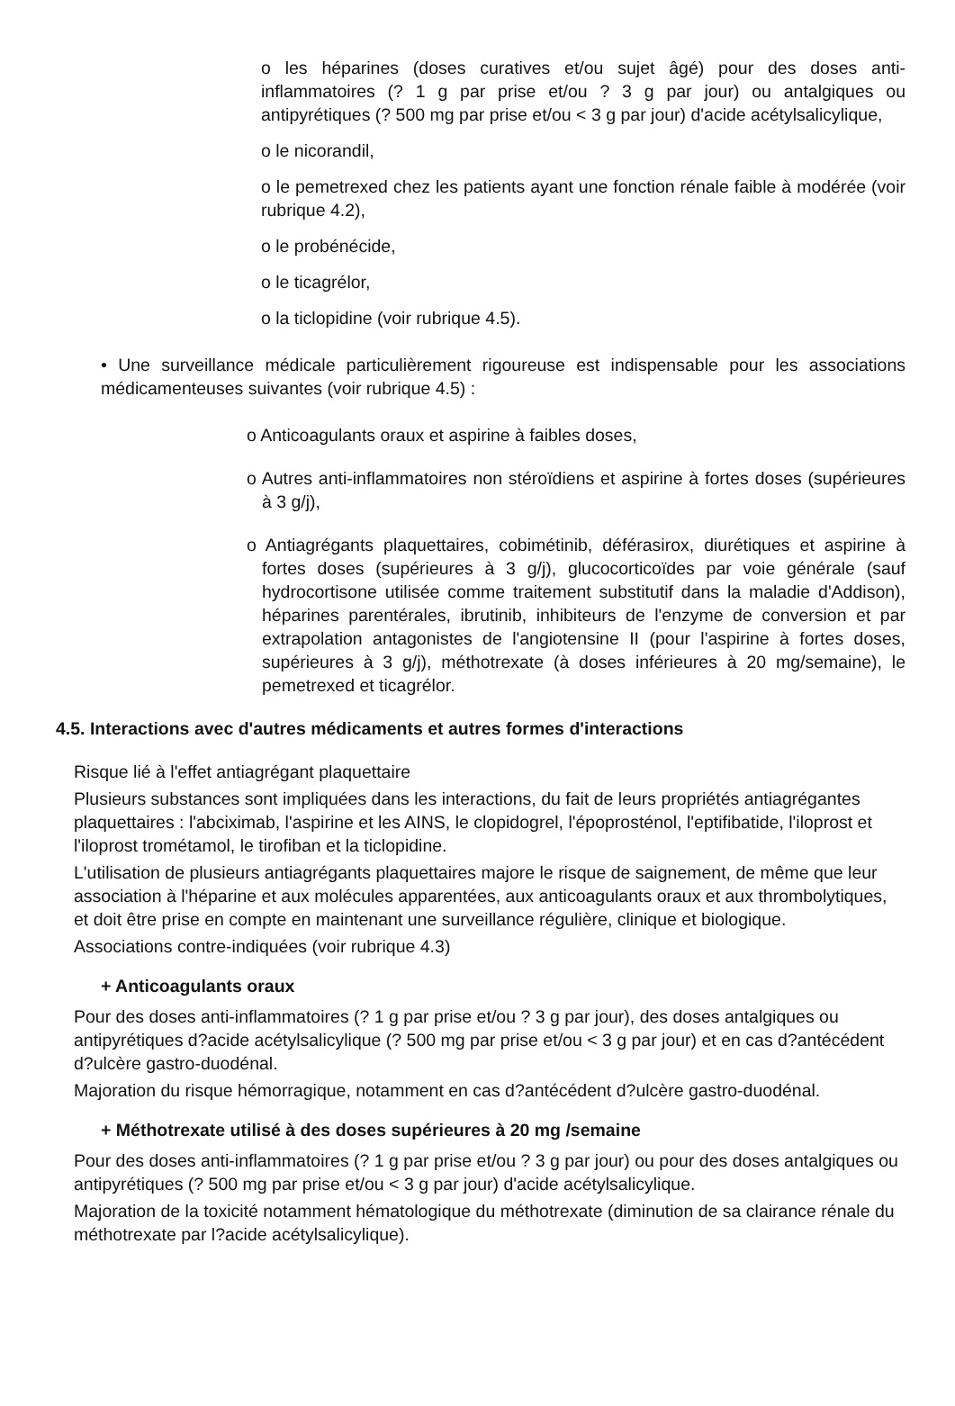o les héparines (doses curatives et/ou sujet âgé) pour des doses anti-inflammatoires (? 1 g par prise et/ou ? 3 g par jour) ou antalgiques ou antipyrétiques (? 500 mg par prise et/ou < 3 g par jour) d'acide acétylsalicylique,
o le nicorandil,
o le pemetrexed chez les patients ayant une fonction rénale faible à modérée (voir rubrique 4.2),
o le probénécide,
o le ticagrélor,
o la ticlopidine (voir rubrique 4.5).
• Une surveillance médicale particulièrement rigoureuse est indispensable pour les associations médicamenteuses suivantes (voir rubrique 4.5) :
o Anticoagulants oraux et aspirine à faibles doses,
o Autres anti-inflammatoires non stéroïdiens et aspirine à fortes doses (supérieures à 3 g/j),
o Antiagrégants plaquettaires, cobimétinib, déférasirox, diurétiques et aspirine à fortes doses (supérieures à 3 g/j), glucocorticoïdes par voie générale (sauf hydrocortisone utilisée comme traitement substitutif dans la maladie d'Addison), héparines parentérales, ibrutinib, inhibiteurs de l'enzyme de conversion et par extrapolation antagonistes de l'angiotensine II (pour l'aspirine à fortes doses, supérieures à 3 g/j), méthotrexate (à doses inférieures à 20 mg/semaine), le pemetrexed et ticagrélor.
4.5. Interactions avec d'autres médicaments et autres formes d'interactions
Risque lié à l'effet antiagrégant plaquettaire
Plusieurs substances sont impliquées dans les interactions, du fait de leurs propriétés antiagrégantes plaquettaires : l'abciximab, l'aspirine et les AINS, le clopidogrel, l'époprosténol, l'eptifibatide, l'iloprost et l'iloprost trométamol, le tirofiban et la ticlopidine.
L'utilisation de plusieurs antiagrégants plaquettaires majore le risque de saignement, de même que leur association à l'héparine et aux molécules apparentées, aux anticoagulants oraux et aux thrombolytiques, et doit être prise en compte en maintenant une surveillance régulière, clinique et biologique.
Associations contre-indiquées (voir rubrique 4.3)
+ Anticoagulants oraux
Pour des doses anti-inflammatoires (? 1 g par prise et/ou ? 3 g par jour), des doses antalgiques ou antipyrétiques d?acide acétylsalicylique (? 500 mg par prise et/ou < 3 g par jour) et en cas d?antécédent d?ulcère gastro-duodénal.
Majoration du risque hémorragique, notamment en cas d?antécédent d?ulcère gastro-duodénal.
+ Méthotrexate utilisé à des doses supérieures à 20 mg /semaine
Pour des doses anti-inflammatoires (? 1 g par prise et/ou ? 3 g par jour) ou pour des doses antalgiques ou antipyrétiques (? 500 mg par prise et/ou < 3 g par jour) d'acide acétylsalicylique.
Majoration de la toxicité notamment hématologique du méthotrexate (diminution de sa clairance rénale du méthotrexate par l?acide acétylsalicylique).